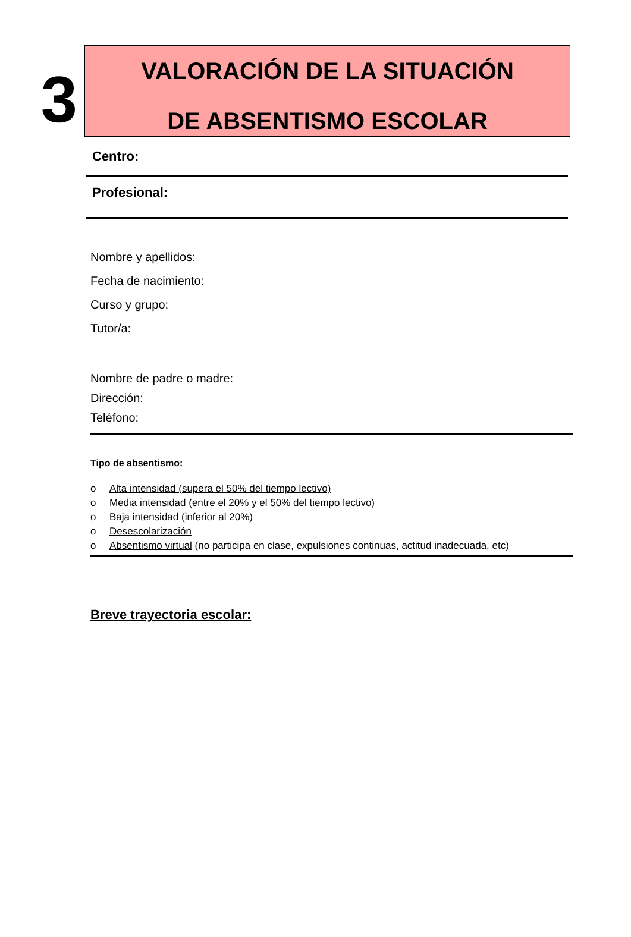3
VALORACIÓN DE LA SITUACIÓN
DE ABSENTISMO ESCOLAR
Centro:
Profesional:
Nombre y apellidos:
Fecha de nacimiento:
Curso y grupo:
Tutor/a:
Nombre de padre o madre:
Dirección:
Teléfono:
Tipo de absentismo:
o Alta intensidad (supera el 50% del tiempo lectivo)
o Media intensidad (entre el 20% y el 50% del tiempo lectivo)
o Baja intensidad (inferior al 20%)
o Desescolarización
o Absentismo virtual (no participa en clase, expulsiones continuas, actitud inadecuada, etc)
Breve trayectoria escolar: